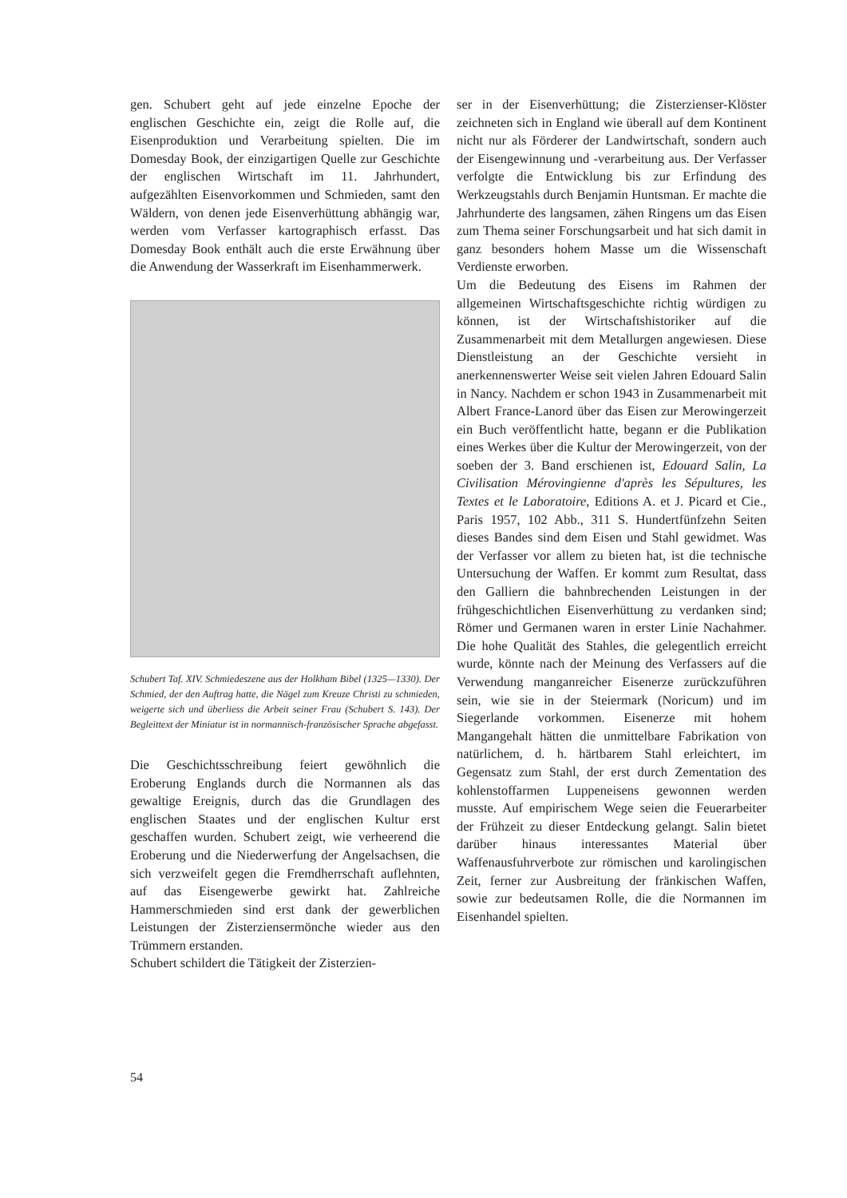gen. Schubert geht auf jede einzelne Epoche der englischen Geschichte ein, zeigt die Rolle auf, die Eisenproduktion und Verarbeitung spielten. Die im Domesday Book, der einzigartigen Quelle zur Geschichte der englischen Wirtschaft im 11. Jahrhundert, aufgezählten Eisenvorkommen und Schmieden, samt den Wäldern, von denen jede Eisenverhüttung abhängig war, werden vom Verfasser kartographisch erfasst. Das Domesday Book enthält auch die erste Erwähnung über die Anwendung der Wasserkraft im Eisenhammerwerk.
Schubert Taf. XIV. Schmiedeszene aus der Holkham Bibel (1325—1330). Der Schmied, der den Auftrag hatte, die Nägel zum Kreuze Christi zu schmieden, weigerte sich und überliess die Arbeit seiner Frau (Schubert S. 143). Der Begleittext der Miniatur ist in normannisch-französischer Sprache abgefasst.
Die Geschichtsschreibung feiert gewöhnlich die Eroberung Englands durch die Normannen als das gewaltige Ereignis, durch das die Grundlagen des englischen Staates und der englischen Kultur erst geschaffen wurden. Schubert zeigt, wie verheerend die Eroberung und die Niederwerfung der Angelsachsen, die sich verzweifelt gegen die Fremdherrschaft auflehnten, auf das Eisengewerbe gewirkt hat. Zahlreiche Hammerschmieden sind erst dank der gewerblichen Leistungen der Zisterziensermönche wieder aus den Trümmern erstanden.
Schubert schildert die Tätigkeit der Zisterzien-
ser in der Eisenverhüttung; die Zisterzienser-Klöster zeichneten sich in England wie überall auf dem Kontinent nicht nur als Förderer der Landwirtschaft, sondern auch der Eisengewinnung und -verarbeitung aus. Der Verfasser verfolgte die Entwicklung bis zur Erfindung des Werkzeugstahls durch Benjamin Huntsman. Er machte die Jahrhunderte des langsamen, zähen Ringens um das Eisen zum Thema seiner Forschungsarbeit und hat sich damit in ganz besonders hohem Masse um die Wissenschaft Verdienste erworben.
Um die Bedeutung des Eisens im Rahmen der allgemeinen Wirtschaftsgeschichte richtig würdigen zu können, ist der Wirtschaftshistoriker auf die Zusammenarbeit mit dem Metallurgen angewiesen. Diese Dienstleistung an der Geschichte versieht in anerkennenswerter Weise seit vielen Jahren Edouard Salin in Nancy. Nachdem er schon 1943 in Zusammenarbeit mit Albert France-Lanord über das Eisen zur Merowingerzeit ein Buch veröffentlicht hatte, begann er die Publikation eines Werkes über die Kultur der Merowingerzeit, von der soeben der 3. Band erschienen ist, Edouard Salin, La Civilisation Mérovingienne d'après les Sépultures, les Textes et le Laboratoire, Editions A. et J. Picard et Cie., Paris 1957, 102 Abb., 311 S. Hundertfünfzehn Seiten dieses Bandes sind dem Eisen und Stahl gewidmet. Was der Verfasser vor allem zu bieten hat, ist die technische Untersuchung der Waffen. Er kommt zum Resultat, dass den Galliern die bahnbrechenden Leistungen in der frühgeschichtlichen Eisenverhüttung zu verdanken sind; Römer und Germanen waren in erster Linie Nachahmer. Die hohe Qualität des Stahles, die gelegentlich erreicht wurde, könnte nach der Meinung des Verfassers auf die Verwendung manganreicher Eisenerze zurückzuführen sein, wie sie in der Steiermark (Noricum) und im Siegerlande vorkommen. Eisenerze mit hohem Mangangehalt hätten die unmittelbare Fabrikation von natürlichem, d. h. härtbarem Stahl erleichtert, im Gegensatz zum Stahl, der erst durch Zementation des kohlenstoffarmen Luppeneisens gewonnen werden musste. Auf empirischem Wege seien die Feuerarbeiter der Frühzeit zu dieser Entdeckung gelangt. Salin bietet darüber hinaus interessantes Material über Waffenausfuhrverbote zur römischen und karolingischen Zeit, ferner zur Ausbreitung der fränkischen Waffen, sowie zur bedeutsamen Rolle, die die Normannen im Eisenhandel spielten.
54